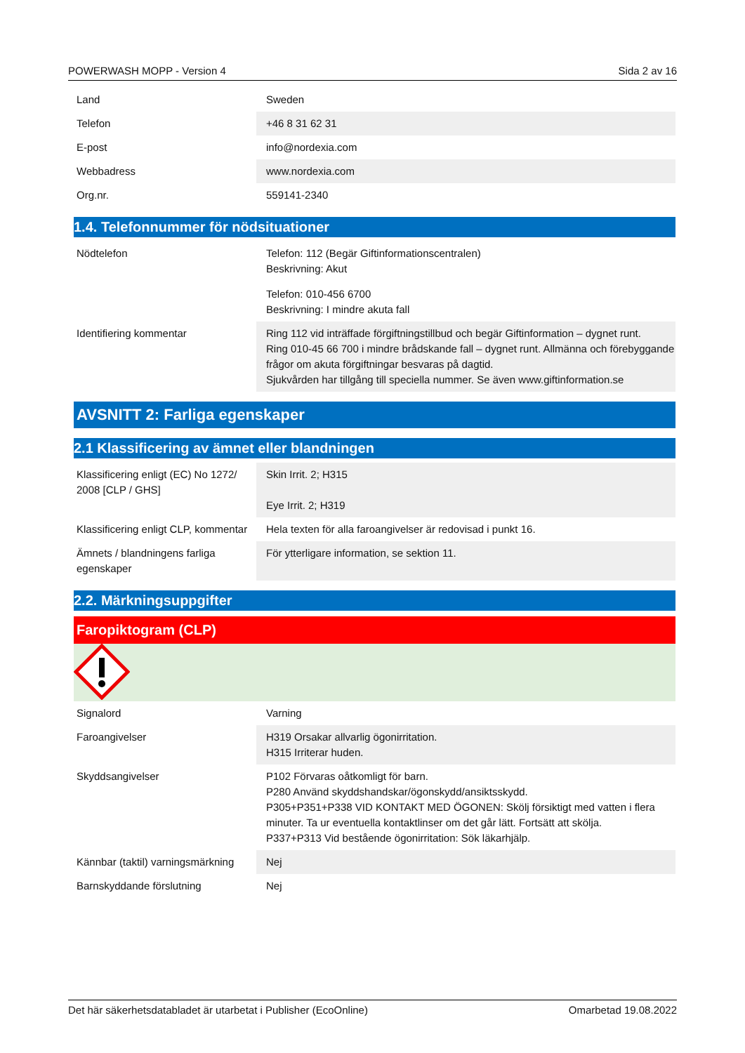POWERWASH MOPP - Version 4 Sida 2 av 16
| Land | Sweden |
| Telefon | +46 8 31 62 31 |
| E-post | info@nordexia.com |
| Webbadress | www.nordexia.com |
| Org.nr. | 559141-2340 |
1.4. Telefonnummer för nödsituationer
| Nödtelefon | Telefon: 112 (Begär Giftinformationscentralen) Beskrivning: Akut Telefon: 010-456 6700 Beskrivning: I mindre akuta fall |
| Identifiering kommentar | Ring 112 vid inträffade förgiftningstillbud och begär Giftinformation – dygnet runt. Ring 010-45 66 700 i mindre brådskande fall – dygnet runt. Allmänna och förebyggande frågor om akuta förgiftningar besvaras på dagtid. Sjukvården har tillgång till speciella nummer. Se även www.giftinformation.se |
AVSNITT 2: Farliga egenskaper
2.1 Klassificering av ämnet eller blandningen
| Klassificering enligt (EC) No 1272/ 2008 [CLP / GHS] | Skin Irrit. 2; H315 Eye Irrit. 2; H319 |
| Klassificering enligt CLP, kommentar | Hela texten för alla faroangivelser är redovisad i punkt 16. |
| Ämnets / blandningens farliga egenskaper | För ytterligare information, se sektion 11. |
2.2. Märkningsuppgifter
Faropiktogram (CLP)
| Signalord | Varning |
| Faroangivelser | H319 Orsakar allvarlig ögonirritation. H315 Irriterar huden. |
| Skyddsangivelser | P102 Förvaras oåtkomligt för barn. P280 Använd skyddshandskar/ögonskydd/ansiktsskydd. P305+P351+P338 VID KONTAKT MED ÖGONEN: Skölj försiktigt med vatten i flera minuter. Ta ur eventuella kontaktlinser om det går lätt. Fortsätt att skölja. P337+P313 Vid bestående ögonirritation: Sök läkarhjälp. |
| Kännbar (taktil) varningsmärkning | Nej |
| Barnskyddande förslutning | Nej |
Det här säkerhetsdatabladet är utarbetat i Publisher (EcoOnline) Omarbetad 19.08.2022